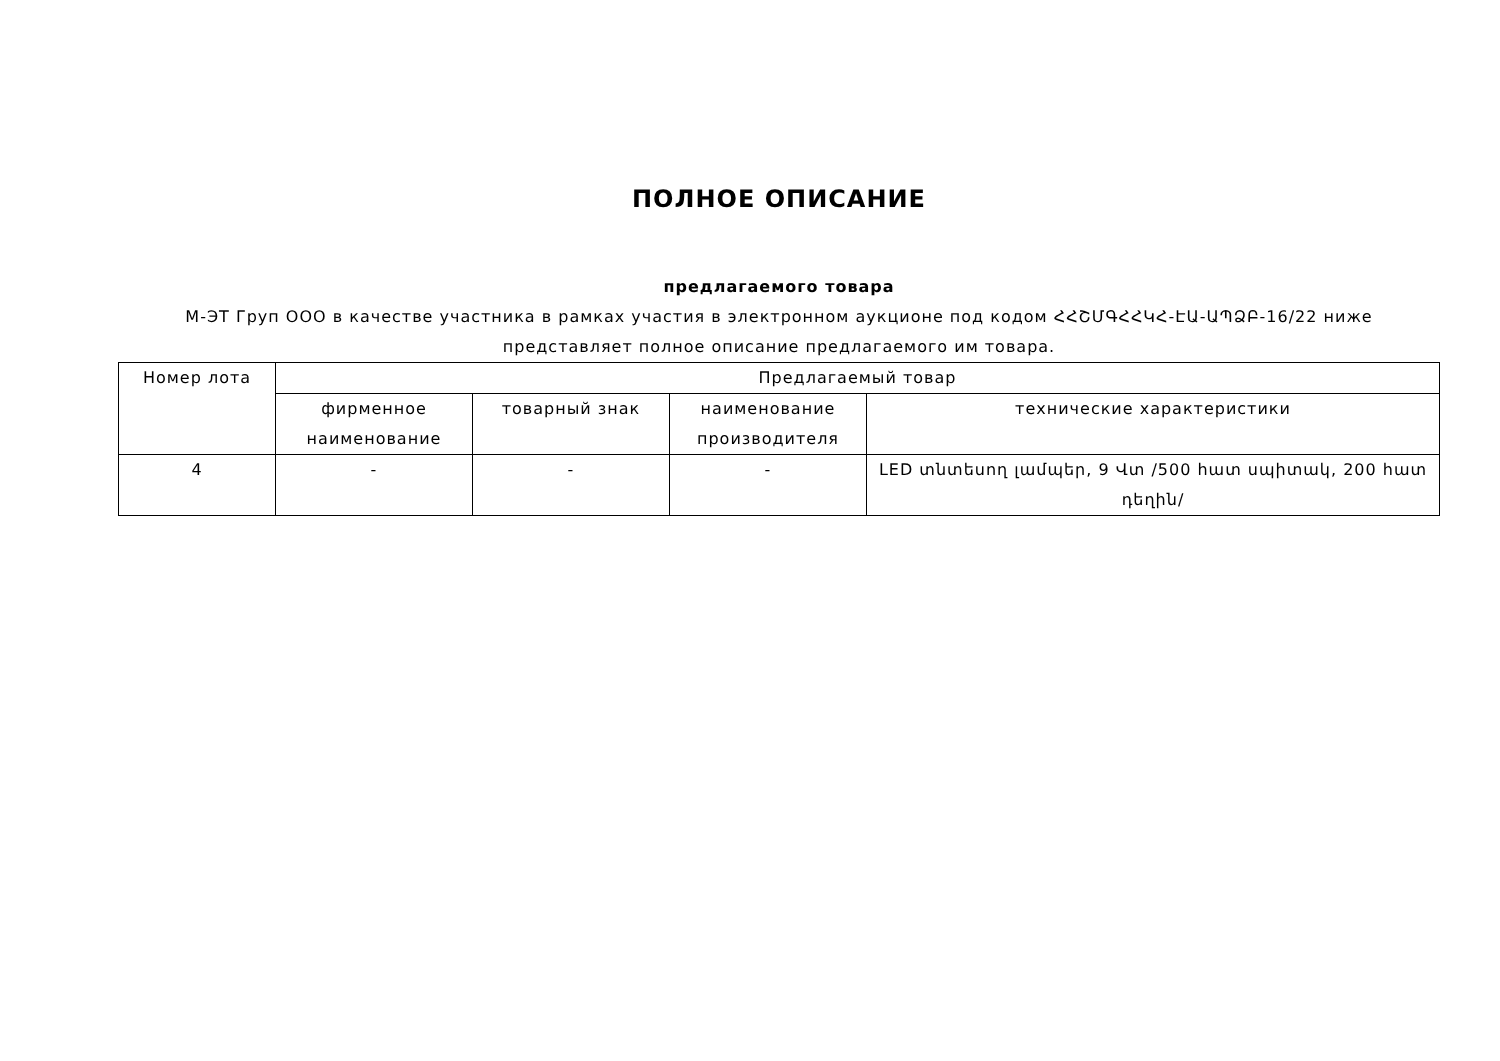ПОЛНОЕ ОПИСАНИЕ
предлагаемого товара
М-ЭТ Груп ООО в качестве участника в рамках участия в электронном аукционе под кодом ՀՀՇՄԳՀՀԿՀ-ԷԱ-ԱՊՁԲ-16/22 ниже представляет полное описание предлагаемого им товара.
| Номер лота | Предлагаемый товар | | | |
| --- | --- | --- | --- | --- |
| | фирменное наименование | товарный знак | наименование производителя | технические характеристики |
| 4 | - | - | - | LED տնտեսող լամպեր, 9 Վտ /500 հատ սպիտակ, 200 հատ դեղին/ |